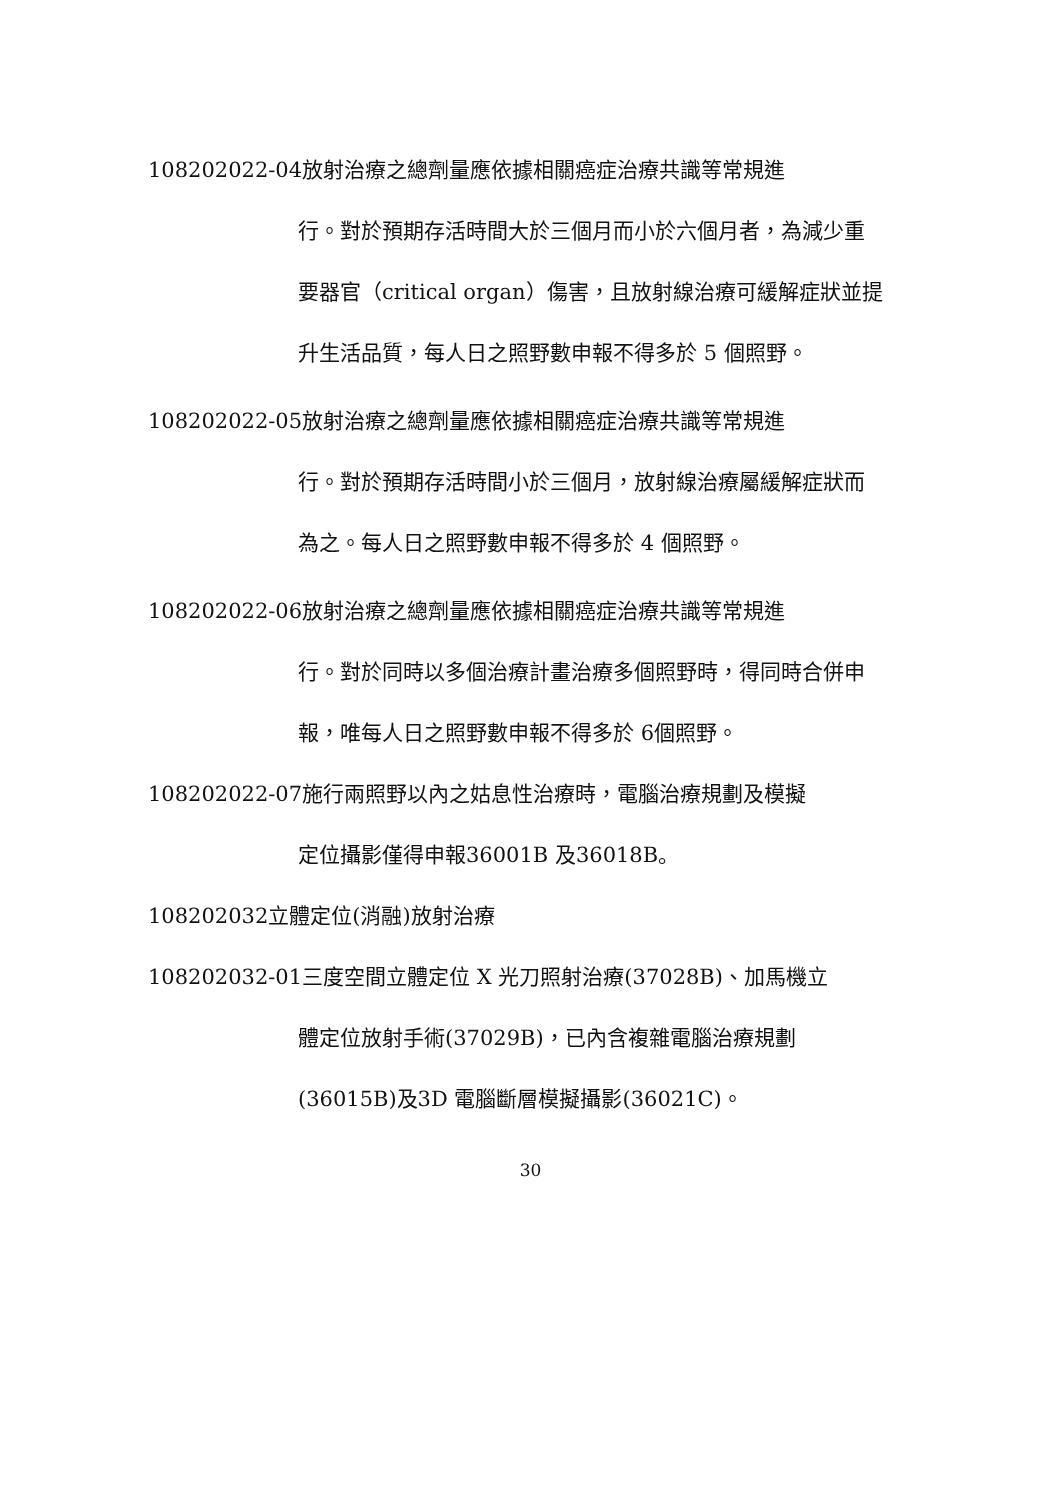108202022-04放射治療之總劑量應依據相關癌症治療共識等常規進
行。對於預期存活時間大於三個月而小於六個月者，為減少重要器官（critical organ）傷害，且放射線治療可緩解症狀並提升生活品質，每人日之照野數申報不得多於 5 個照野。
108202022-05放射治療之總劑量應依據相關癌症治療共識等常規進
行。對於預期存活時間小於三個月，放射線治療屬緩解症狀而為之。每人日之照野數申報不得多於 4 個照野。
108202022-06放射治療之總劑量應依據相關癌症治療共識等常規進
行。對於同時以多個治療計畫治療多個照野時，得同時合併申報，唯每人日之照野數申報不得多於 6個照野。
108202022-07施行兩照野以內之姑息性治療時，電腦治療規劃及模擬
定位攝影僅得申報36001B 及36018B。
108202032立體定位(消融)放射治療
108202032-01三度空間立體定位 X 光刀照射治療(37028B)、加馬機立
體定位放射手術(37029B)，已內含複雜電腦治療規劃(36015B)及3D 電腦斷層模擬攝影(36021C)。
30